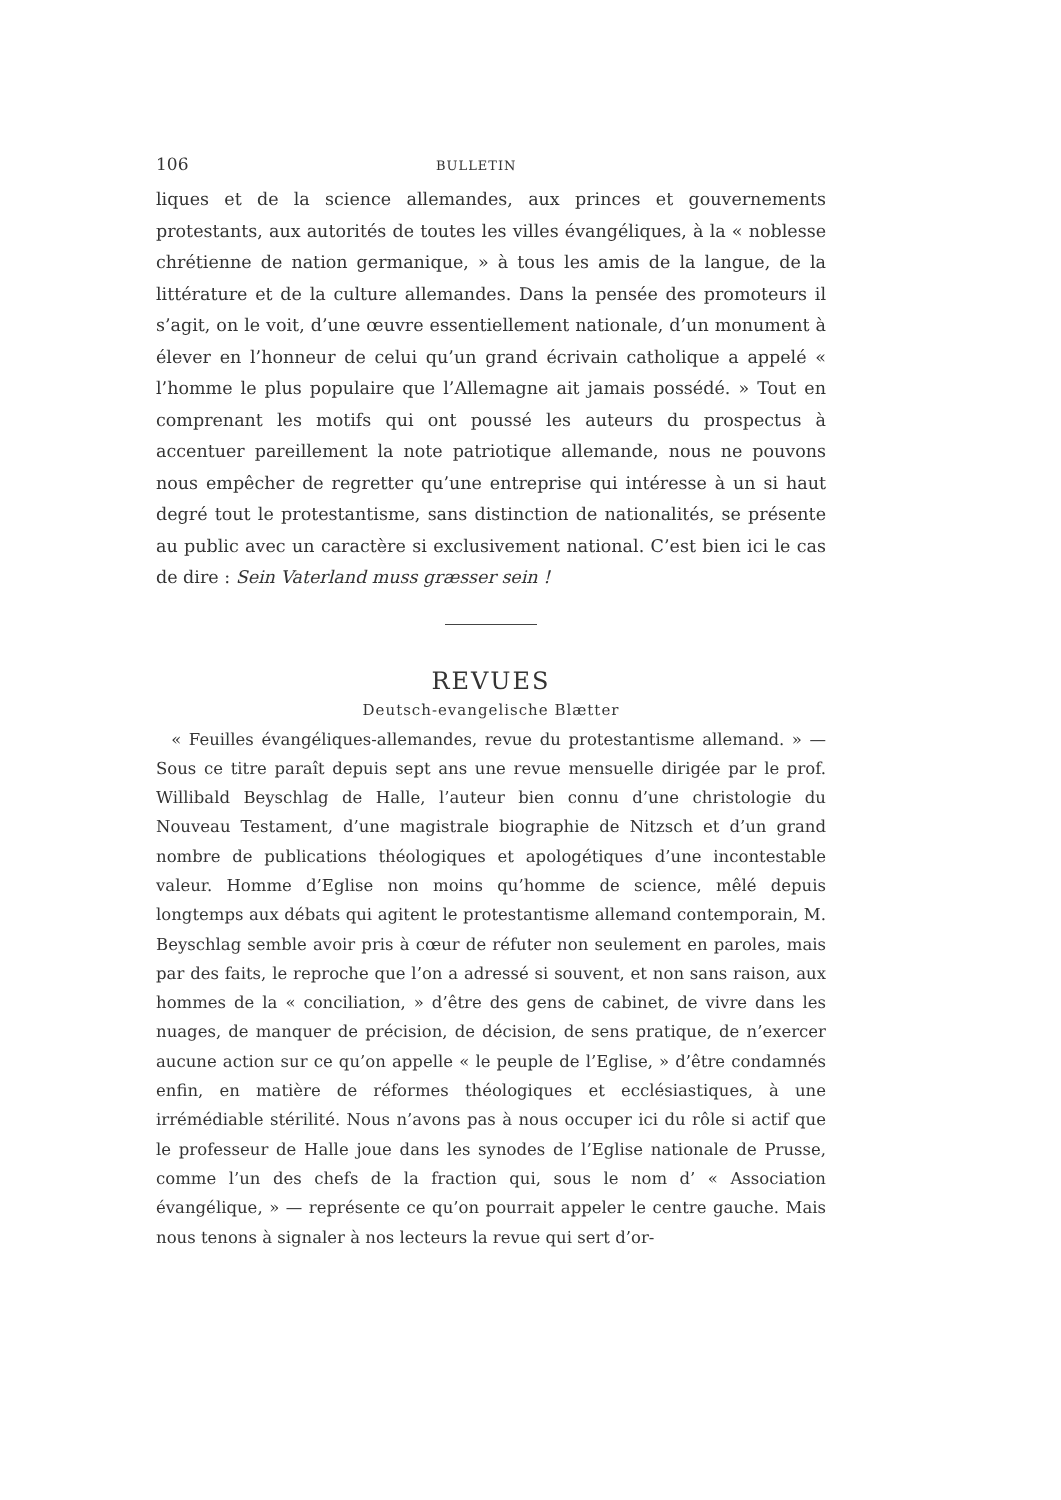106 BULLETIN
liques et de la science allemandes, aux princes et gouvernements protestants, aux autorités de toutes les villes évangéliques, à la « noblesse chrétienne de nation germanique, » à tous les amis de la langue, de la littérature et de la culture allemandes. Dans la pensée des promoteurs il s’agit, on le voit, d’une œuvre essentiellement nationale, d’un monument à élever en l’honneur de celui qu’un grand écrivain catholique a appelé « l’homme le plus populaire que l’Allemagne ait jamais possédé. » Tout en comprenant les motifs qui ont poussé les auteurs du prospectus à accentuer pareillement la note patriotique allemande, nous ne pouvons nous empêcher de regretter qu’une entreprise qui intéresse à un si haut degré tout le protestantisme, sans distinction de nationalités, se présente au public avec un caractère si exclusivement national. C’est bien ici le cas de dire : Sein Vaterland muss græsser sein !
REVUES
Deutsch-evangelische Blætter
« Feuilles évangéliques-allemandes, revue du protestantisme allemand. » — Sous ce titre paraît depuis sept ans une revue mensuelle dirigée par le prof. Willibald Beyschlag de Halle, l’auteur bien connu d’une christologie du Nouveau Testament, d’une magistrale biographie de Nitzsch et d’un grand nombre de publications théologiques et apologétiques d’une incontestable valeur. Homme d’Eglise non moins qu’homme de science, mêlé depuis longtemps aux débats qui agitent le protestantisme allemand contemporain, M. Beyschlag semble avoir pris à cœur de réfuter non seulement en paroles, mais par des faits, le reproche que l’on a adressé si souvent, et non sans raison, aux hommes de la « conciliation, » d’être des gens de cabinet, de vivre dans les nuages, de manquer de précision, de décision, de sens pratique, de n’exercer aucune action sur ce qu’on appelle « le peuple de l’Eglise, » d’être condamnés enfin, en matière de réformes théologiques et ecclésiastiques, à une irrémédiable stérilité. Nous n’avons pas à nous occuper ici du rôle si actif que le professeur de Halle joue dans les synodes de l’Eglise nationale de Prusse, comme l’un des chefs de la fraction qui, sous le nom d’ « Association évangélique, » — représente ce qu’on pourrait appeler le centre gauche. Mais nous tenons à signaler à nos lecteurs la revue qui sert d’or-